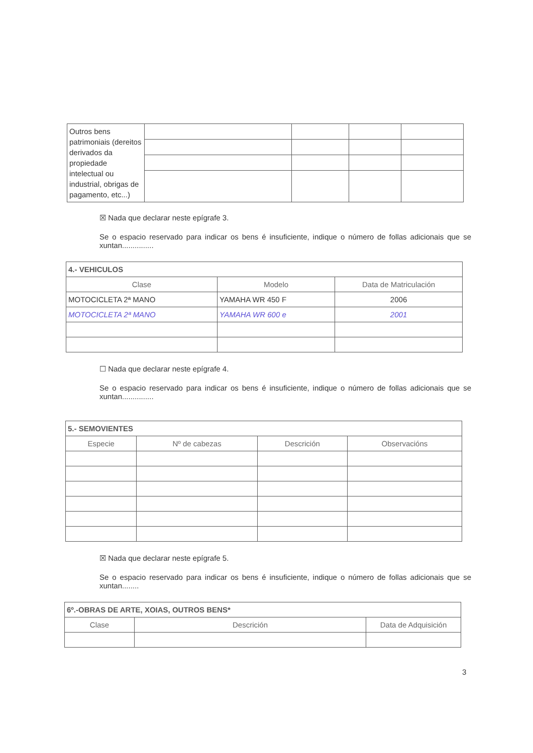| Outros bens patrimoniais (dereitos derivados da propiedade intelectual ou industrial, obrigas de pagamento, etc...) | | | | |
☒ Nada que declarar neste epígrafe 3.
Se o espacio reservado para indicar os bens é insuficiente, indique o número de follas adicionais que se xuntan...............
| 4.- VEHICULOS | | |
| --- | --- | --- |
| Clase | Modelo | Data de Matriculación |
| MOTOCICLETA 2ª MANO | YAMAHA WR 450 F | 2006 |
| MOTOCICLETA 2ª MANO | YAMAHA WR 600 e | 2001 |
☐ Nada que declarar neste epígrafe 4.
Se o espacio reservado para indicar os bens é insuficiente, indique o número de follas adicionais que se xuntan...............
| 5.- SEMOVIENTES | | | |
| --- | --- | --- | --- |
| Especie | Nº de cabezas | Descrición | Observacións |
☒ Nada que declarar neste epígrafe 5.
Se o espacio reservado para indicar os bens é insuficiente, indique o número de follas adicionais que se xuntan........
| 6º.-OBRAS DE ARTE, XOIAS, OUTROS BENS* | | |
| --- | --- | --- |
| Clase | Descrición | Data de Adquisición |
3